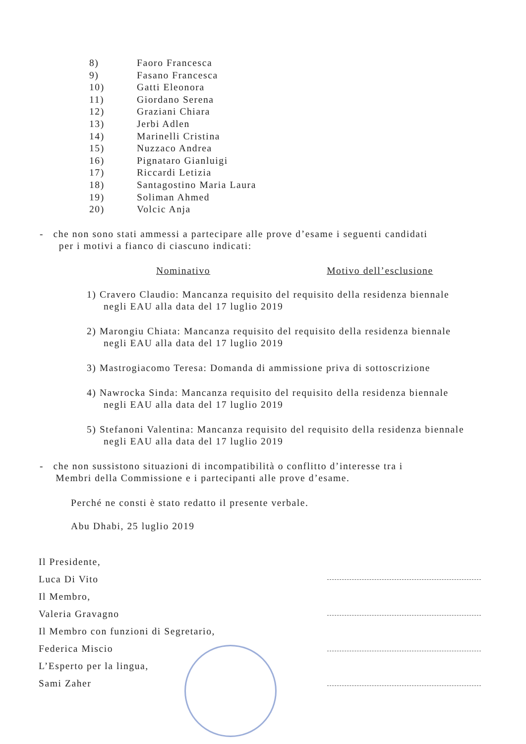8) Faoro Francesca
9) Fasano Francesca
10) Gatti Eleonora
11) Giordano Serena
12) Graziani Chiara
13) Jerbi Adlen
14) Marinelli Cristina
15) Nuzzaco Andrea
16) Pignataro Gianluigi
17) Riccardi Letizia
18) Santagostino Maria Laura
19) Soliman Ahmed
20) Volcic Anja
- che non sono stati ammessi a partecipare alle prove d’esame i seguenti candidati
per i motivi a fianco di ciascuno indicati:
Nominativo Motivo dell’esclusione
1) Cravero Claudio: Mancanza requisito del requisito della residenza biennale negli EAU alla data del 17 luglio 2019
2) Marongiu Chiata: Mancanza requisito del requisito della residenza biennale negli EAU alla data del 17 luglio 2019
3) Mastrogiacomo Teresa: Domanda di ammissione priva di sottoscrizione
4) Nawrocka Sinda: Mancanza requisito del requisito della residenza biennale negli EAU alla data del 17 luglio 2019
5) Stefanoni Valentina: Mancanza requisito del requisito della residenza biennale negli EAU alla data del 17 luglio 2019
- che non sussistono situazioni di incompatibilità o conflitto d’interesse tra i
Membri della Commissione e i partecipanti alle prove d’esame.
Perché ne consti è stato redatto il presente verbale.
Abu Dhabi, 25 luglio 2019
Il Presidente,
Luca Di Vito
Il Membro,
Valeria Gravagno
Il Membro con funzioni di Segretario,
Federica Miscio
L’Esperto per la lingua,
Sami Zaher